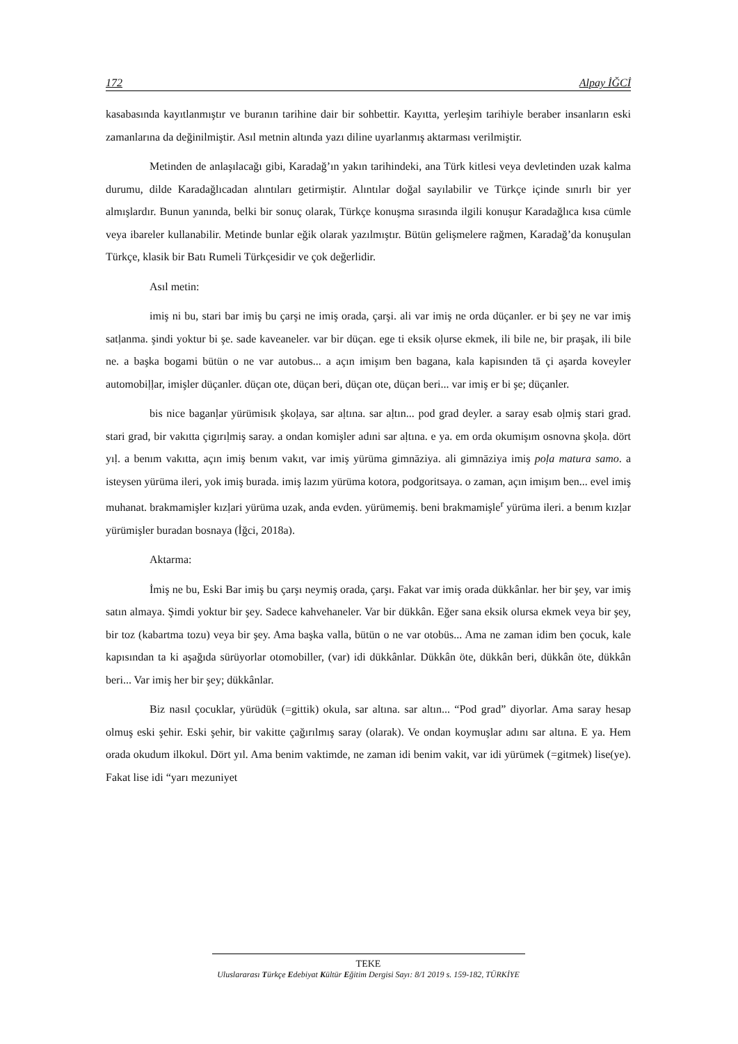172 Alpay İĞCİ
kasabasında kayıtlanmıştır ve buranın tarihine dair bir sohbettir. Kayıtta, yerleşim tarihiyle beraber insanların eski zamanlarına da değinilmiştir. Asıl metnin altında yazı diline uyarlanmış aktarması verilmiştir.
Metinden de anlaşılacağı gibi, Karadağ’ın yakın tarihindeki, ana Türk kitlesi veya devletinden uzak kalma durumu, dilde Karadağlıcadan alıntıları getirmiştir. Alıntılar doğal sayılabilir ve Türkçe içinde sınırlı bir yer almışlardır. Bunun yanında, belki bir sonuç olarak, Türkçe konuşma sırasında ilgili konuşur Karadağlıca kısa cümle veya ibareler kullanabilir. Metinde bunlar eğik olarak yazılmıştır. Bütün gelişmelere rağmen, Karadağ’da konuşulan Türkçe, klasik bir Batı Rumeli Türkçesidir ve çok değerlidir.
Asıl metin:
imiş ni bu, stari bar imiş bu çarşi ne imiş orada, çarşi. ali var imiş ne orda düçanler. er bi şey ne var imiş satḷanma. şindi yoktur bi şe. sade kaveaneler. var bir düçan. ege ti eksik oḷurse ekmek, ili bile ne, bir praşak, ili bile ne. a başka bogami bütün o ne var autobus... a açın imişım ben bagana, kala kapisınden tā çi aşarda koveyler automobiḷḷar, imişler düçanler. düçan ote, düçan beri, düçan ote, düçan beri... var imiş er bi şe; düçanler.
bis nice baganḷar yürümisık şkoḷaya, sar aḷtına. sar aḷtın... pod grad deyler. a saray esab oḷmiş stari grad. stari grad, bir vakıtta çigırıḷmiş saray. a ondan komişler adıni sar aḷtına. e ya. em orda okumişım osnovna şkoḷa. dört yıḷ. a benım vakıtta, açın imiş benım vakıt, var imiş yürüma gimnāziya. ali gimnāziya imiş poḷa matura samo. a isteysen yürüma ileri, yok imiş burada. imiş lazım yürüma kotora, podgoritsaya. o zaman, açın imişım ben... evel imiş muhanat. brakmamişler kızḷari yürüma uzak, anda evden. yürümemiş. beni brakmamişle<sup>r</sup> yürüma ileri. a benım kızḷar yürümişler buradan bosnaya (İğci, 2018a).
Aktarma:
İmiş ne bu, Eski Bar imiş bu çarşı neymiş orada, çarşı. Fakat var imiş orada dükkânlar. her bir şey, var imiş satın almaya. Şimdi yoktur bir şey. Sadece kahvehaneler. Var bir dükkân. Eğer sana eksik olursa ekmek veya bir şey, bir toz (kabartma tozu) veya bir şey. Ama başka valla, bütün o ne var otobüs... Ama ne zaman idim ben çocuk, kale kapısından ta ki aşağıda sürüyorlar otomobiller, (var) idi dükkânlar. Dükkân öte, dükkân beri, dükkân öte, dükkân beri... Var imiş her bir şey; dükkânlar.
Biz nasıl çocuklar, yürüdük (=gittik) okula, sar altına. sar altın... “Pod grad” diyorlar. Ama saray hesap olmuş eski şehir. Eski şehir, bir vakitte çağırılmış saray (olarak). Ve ondan koymuşlar adını sar altına. E ya. Hem orada okudum ilkokul. Dört yıl. Ama benim vaktimde, ne zaman idi benim vakit, var idi yürümek (=gitmek) lise(ye). Fakat lise idi “yarı mezuniyet
TEKE
Uluslararası Türkçe Edebiyat Kültür Eğitim Dergisi Sayı: 8/1 2019 s. 159-182, TÜRKİYE